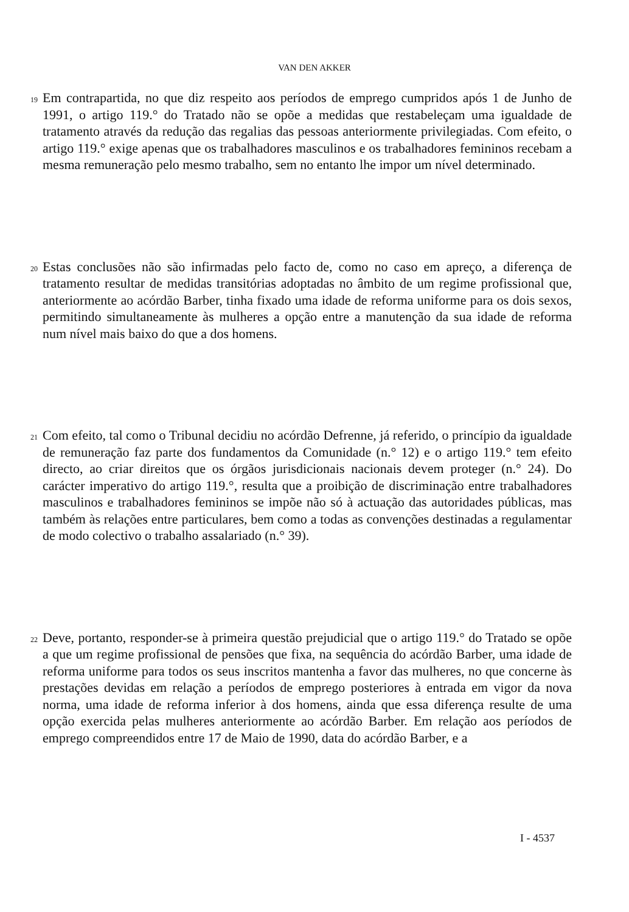VAN DEN AKKER
19
Em contrapartida, no que diz respeito aos períodos de emprego cumpridos após 1 de Junho de 1991, o artigo 119.° do Tratado não se opõe a medidas que restabeleçam uma igualdade de tratamento através da redução das regalias das pessoas anteriormente privilegiadas. Com efeito, o artigo 119.° exige apenas que os trabalhadores masculinos e os trabalhadores femininos recebam a mesma remuneração pelo mesmo trabalho, sem no entanto lhe impor um nível determinado.
20
Estas conclusões não são infirmadas pelo facto de, como no caso em apreço, a diferença de tratamento resultar de medidas transitórias adoptadas no âmbito de um regime profissional que, anteriormente ao acórdão Barber, tinha fixado uma idade de reforma uniforme para os dois sexos, permitindo simultaneamente às mulheres a opção entre a manutenção da sua idade de reforma num nível mais baixo do que a dos homens.
21
Com efeito, tal como o Tribunal decidiu no acórdão Defrenne, já referido, o princípio da igualdade de remuneração faz parte dos fundamentos da Comunidade (n.° 12) e o artigo 119.° tem efeito directo, ao criar direitos que os órgãos jurisdicionais nacionais devem proteger (n.° 24). Do carácter imperativo do artigo 119.°, resulta que a proibição de discriminação entre trabalhadores masculinos e trabalhadores femininos se impõe não só à actuação das autoridades públicas, mas também às relações entre particulares, bem como a todas as convenções destinadas a regulamentar de modo colectivo o trabalho assalariado (n.° 39).
22
Deve, portanto, responder-se à primeira questão prejudicial que o artigo 119.° do Tratado se opõe a que um regime profissional de pensões que fixa, na sequência do acórdão Barber, uma idade de reforma uniforme para todos os seus inscritos mantenha a favor das mulheres, no que concerne às prestações devidas em relação a períodos de emprego posteriores à entrada em vigor da nova norma, uma idade de reforma inferior à dos homens, ainda que essa diferença resulte de uma opção exercida pelas mulheres anteriormente ao acórdão Barber. Em relação aos períodos de emprego compreendidos entre 17 de Maio de 1990, data do acórdão Barber, e a
I - 4537